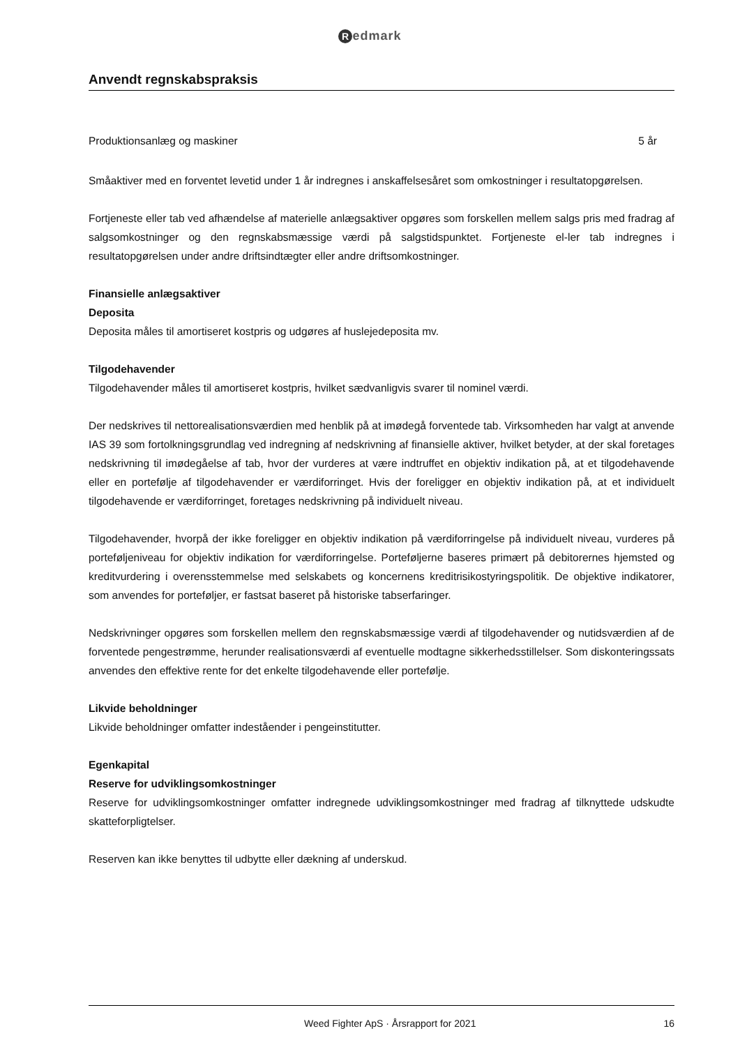Redmark
Anvendt regnskabspraksis
| Produktionsanlæg og maskiner | 5 år |
Småaktiver med en forventet levetid under 1 år indregnes i anskaffelsesåret som omkostninger i resultatopgørelsen.
Fortjeneste eller tab ved afhændelse af materielle anlægsaktiver opgøres som forskellen mellem salgs pris med fradrag af salgsomkostninger og den regnskabsmæssige værdi på salgstidspunktet. Fortjeneste el-ler tab indregnes i resultatopgørelsen under andre driftsindtægter eller andre driftsomkostninger.
Finansielle anlægsaktiver
Deposita
Deposita måles til amortiseret kostpris og udgøres af huslejedeposita mv.
Tilgodehavender
Tilgodehavender måles til amortiseret kostpris, hvilket sædvanligvis svarer til nominel værdi.
Der nedskrives til nettorealisationsværdien med henblik på at imødegå forventede tab. Virksomheden har valgt at anvende IAS 39 som fortolkningsgrundlag ved indregning af nedskrivning af finansielle aktiver, hvilket betyder, at der skal foretages nedskrivning til imødegåelse af tab, hvor der vurderes at være indtruffet en objektiv indikation på, at et tilgodehavende eller en portefølje af tilgodehavender er værdiforringet. Hvis der foreligger en objektiv indikation på, at et individuelt tilgodehavende er værdiforringet, foretages nedskrivning på individuelt niveau.
Tilgodehavender, hvorpå der ikke foreligger en objektiv indikation på værdiforringelse på individuelt niveau, vurderes på porteføljeniveau for objektiv indikation for værdiforringelse. Porteføljerne baseres primært på debitorernes hjemsted og kreditvurdering i overensstemmelse med selskabets og koncernens kreditrisikostyringspolitik. De objektive indikatorer, som anvendes for porteføljer, er fastsat baseret på historiske tabserfaringer.
Nedskrivninger opgøres som forskellen mellem den regnskabsmæssige værdi af tilgodehavender og nutidsværdien af de forventede pengestrømme, herunder realisationsværdi af eventuelle modtagne sikkerhedsstillelser. Som diskonteringssats anvendes den effektive rente for det enkelte tilgodehavende eller portefølje.
Likvide beholdninger
Likvide beholdninger omfatter indeståender i pengeinstitutter.
Egenkapital
Reserve for udviklingsomkostninger
Reserve for udviklingsomkostninger omfatter indregnede udviklingsomkostninger med fradrag af tilknyttede udskudte skatteforpligtelser.
Reserven kan ikke benyttes til udbytte eller dækning af underskud.
Weed Fighter ApS · Årsrapport for 2021 16